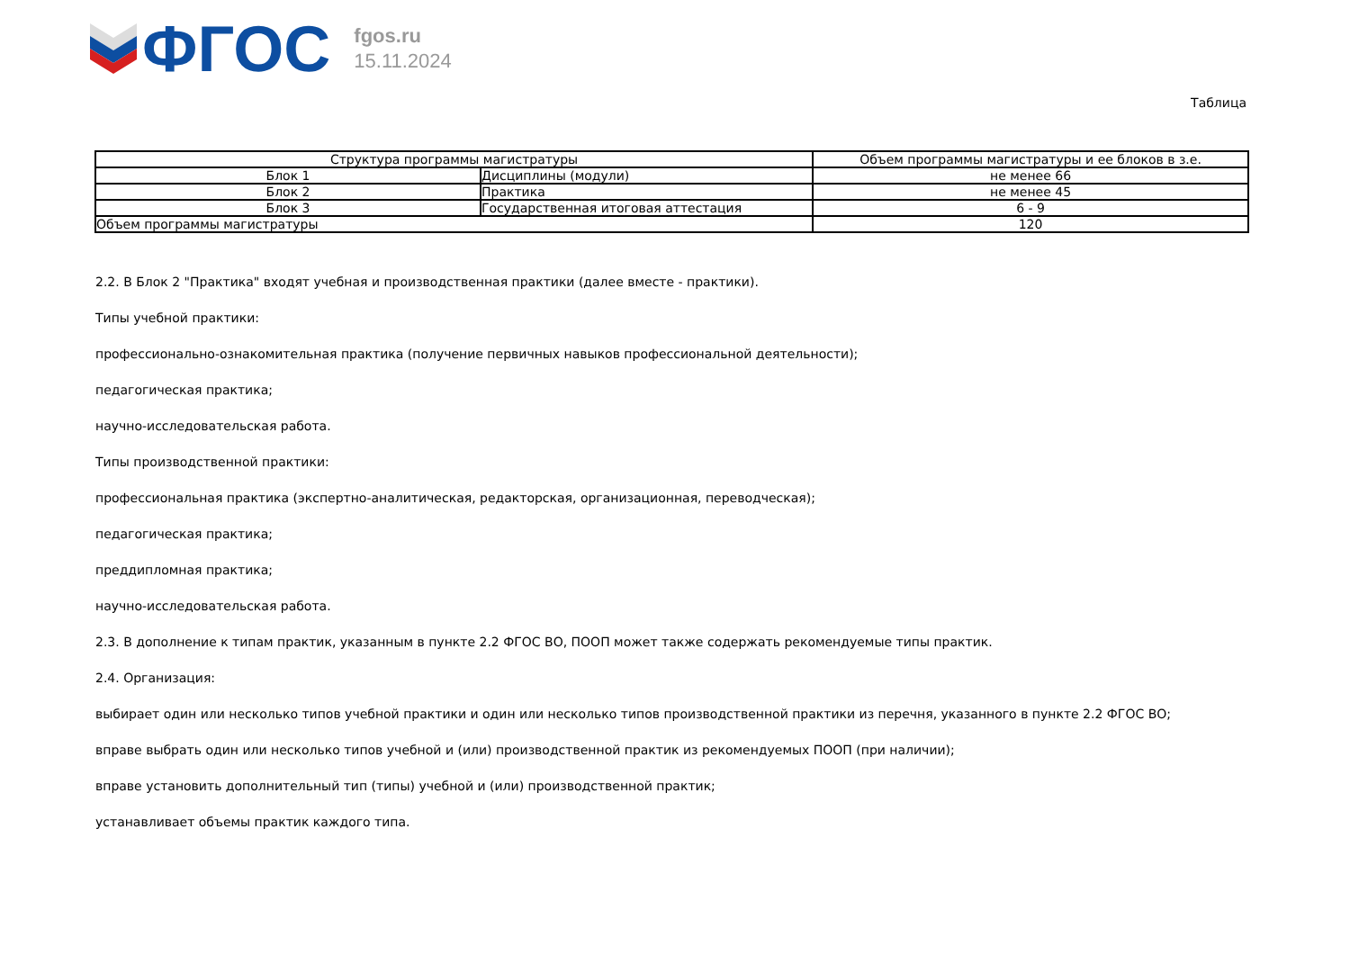ФГОС
fgos.ru
15.11.2024
Таблица
| Структура программы магистратуры | | Объем программы магистратуры и ее блоков в з.е. |
| --- | --- | --- |
| Блок 1 | Дисциплины (модули) | не менее 66 |
| Блок 2 | Практика | не менее 45 |
| Блок 3 | Государственная итоговая аттестация | 6 - 9 |
| Объем программы магистратуры | | 120 |
2.2. В Блок 2 "Практика" входят учебная и производственная практики (далее вместе - практики).
Типы учебной практики:
профессионально-ознакомительная практика (получение первичных навыков профессиональной деятельности);
педагогическая практика;
научно-исследовательская работа.
Типы производственной практики:
профессиональная практика (экспертно-аналитическая, редакторская, организационная, переводческая);
педагогическая практика;
преддипломная практика;
научно-исследовательская работа.
2.3. В дополнение к типам практик, указанным в пункте 2.2 ФГОС ВО, ПООП может также содержать рекомендуемые типы практик.
2.4. Организация:
выбирает один или несколько типов учебной практики и один или несколько типов производственной практики из перечня, указанного в пункте 2.2 ФГОС ВО;
вправе выбрать один или несколько типов учебной и (или) производственной практик из рекомендуемых ПООП (при наличии);
вправе установить дополнительный тип (типы) учебной и (или) производственной практик;
устанавливает объемы практик каждого типа.